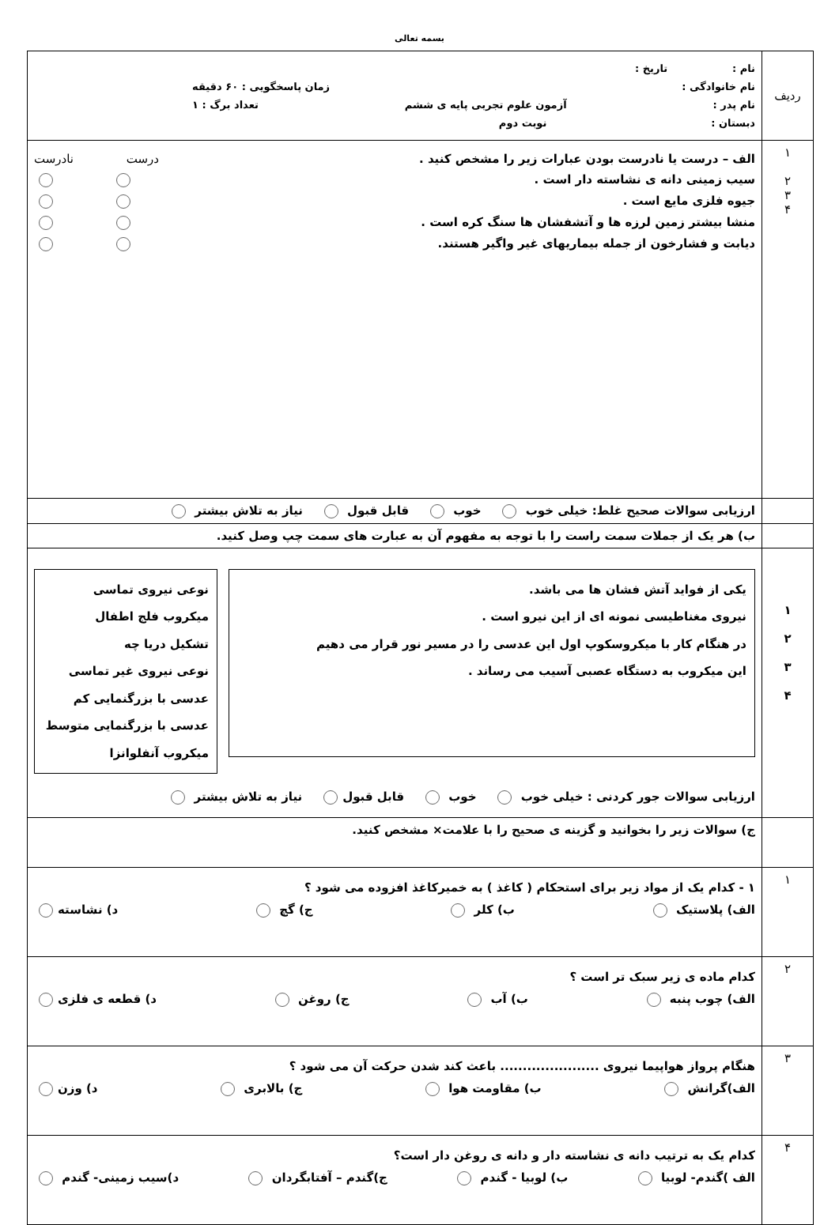بسمه تعالی
| ردیف | نام : تاریخ : نام خانوادگی : زمان پاسخگویی : ۶۰ دقیقه نام پدر : آزمون علوم تجربی پایه ی ششم تعداد برگ : ۱ دبستان : نوبت دوم |
| ۱ ۲ ۳ ۴ | الف – درست یا نادرست بودن عبارات زیر را مشخص کنید . درست نادرست سیب زمینی دانه ی نشاسته دار است . جیوه فلزی مایع است . منشا بیشتر زمین لرزه ها و آتشفشان ها سنگ کره است . دیابت و فشارخون از جمله بیماریهای غیر واگیر هستند. |
| | ارزیابی سوالات صحیح غلط: خیلی خوب خوب قابل قبول نیاز به تلاش بیشتر |
| | ب) هر یک از جملات سمت راست را با توجه به مفهوم آن به عبارت های سمت چپ وصل کنید. |
| ۱ ۲ ۳ ۴ | یکی از فواید آتش فشان ها می باشد. نیروی مغناطیسی نمونه ای از این نیرو است . در هنگام کار با میکروسکوپ اول این عدسی را در مسیر نور قرار می دهیم این میکروب به دستگاه عصبی آسیب می رساند . نوعی نیروی تماسی میکروب فلج اطفال تشکیل دریا چه نوعی نیروی غیر تماسی عدسی با بزرگنمایی کم عدسی با بزرگنمایی متوسط میکروب آنفلوانزا ارزیابی سوالات جور کردنی : خیلی خوب خوب قابل قبول نیاز به تلاش بیشتر |
| | ج) سوالات زیر را بخوانید و گزینه ی صحیح را با علامت× مشخص کنید. |
| ۱ | ۱ - کدام یک از مواد زیر برای استحکام ( کاغذ ) به خمیرکاغذ افزوده می شود ؟ الف) پلاستیک ب) کلر ج) گچ د) نشاسته |
| ۲ | کدام ماده ی زیر سبک تر است ؟ الف) چوب پنبه ب) آب ج) روغن د) قطعه ی فلزی |
| ۳ | هنگام پرواز هواپیما نیروی ...................... باعث کند شدن حرکت آن می شود ؟ الف)گرانش ب) مقاومت هوا ج) بالابری د) وزن |
| ۴ | کدام یک به ترتیب دانه ی نشاسته دار و دانه ی روغن دار است؟ الف )گندم- لوبیا ب) لوبیا - گندم ج)گندم – آفتابگردان د)سیب زمینی- گندم |